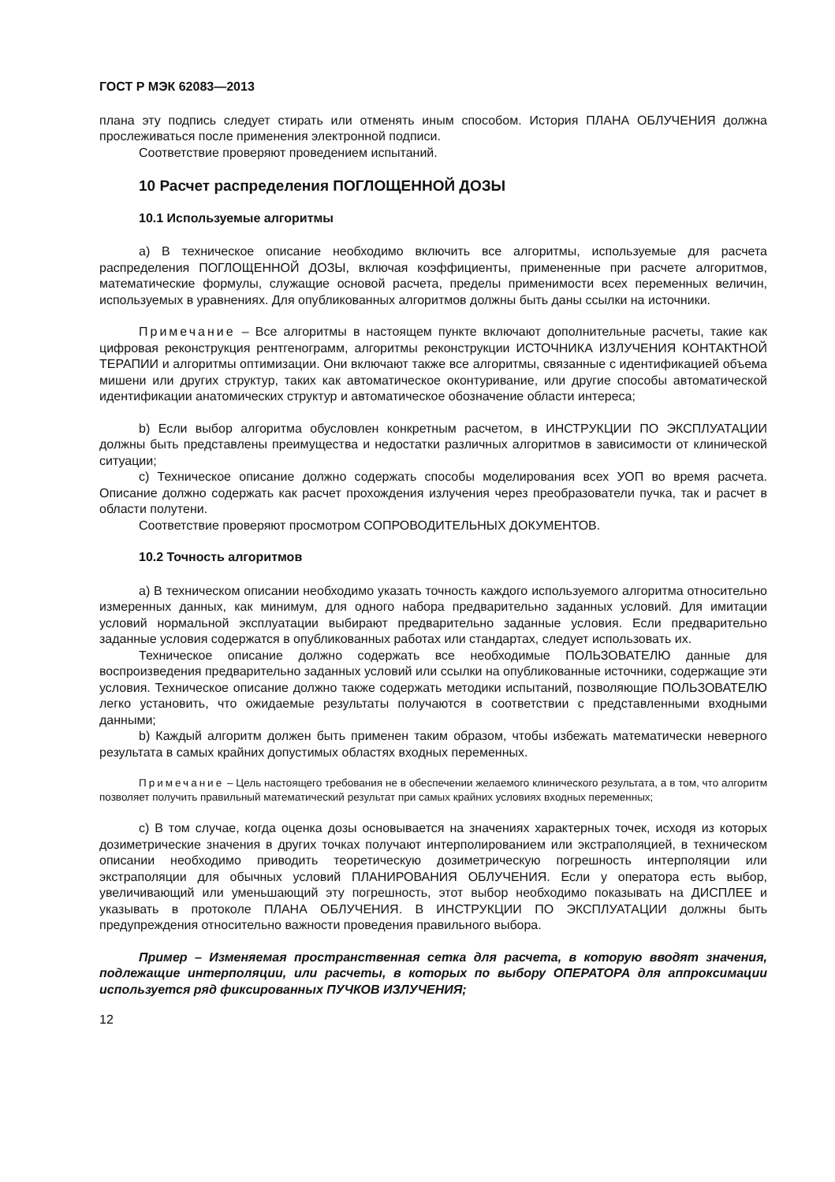ГОСТ Р МЭК 62083—2013
плана эту подпись следует стирать или отменять иным способом. История ПЛАНА ОБЛУЧЕНИЯ должна прослеживаться после применения электронной подписи.
Соответствие проверяют проведением испытаний.
10 Расчет распределения ПОГЛОЩЕННОЙ ДОЗЫ
10.1 Используемые алгоритмы
а) В техническое описание необходимо включить все алгоритмы, используемые для расчета распределения ПОГЛОЩЕННОЙ ДОЗЫ, включая коэффициенты, примененные при расчете алгоритмов, математические формулы, служащие основой расчета, пределы применимости всех переменных величин, используемых в уравнениях. Для опубликованных алгоритмов должны быть даны ссылки на источники.
Примечание – Все алгоритмы в настоящем пункте включают дополнительные расчеты, такие как цифровая реконструкция рентгенограмм, алгоритмы реконструкции ИСТОЧНИКА ИЗЛУЧЕНИЯ КОНТАКТНОЙ ТЕРАПИИ и алгоритмы оптимизации. Они включают также все алгоритмы, связанные с идентификацией объема мишени или других структур, таких как автоматическое оконтуривание, или другие способы автоматической идентификации анатомических структур и автоматическое обозначение области интереса;
b) Если выбор алгоритма обусловлен конкретным расчетом, в ИНСТРУКЦИИ ПО ЭКСПЛУАТАЦИИ должны быть представлены преимущества и недостатки различных алгоритмов в зависимости от клинической ситуации;
c) Техническое описание должно содержать способы моделирования всех УОП во время расчета. Описание должно содержать как расчет прохождения излучения через преобразователи пучка, так и расчет в области полутени.
Соответствие проверяют просмотром СОПРОВОДИТЕЛЬНЫХ ДОКУМЕНТОВ.
10.2 Точность алгоритмов
а) В техническом описании необходимо указать точность каждого используемого алгоритма относительно измеренных данных, как минимум, для одного набора предварительно заданных условий. Для имитации условий нормальной эксплуатации выбирают предварительно заданные условия. Если предварительно заданные условия содержатся в опубликованных работах или стандартах, следует использовать их.
Техническое описание должно содержать все необходимые ПОЛЬЗОВАТЕЛЮ данные для воспроизведения предварительно заданных условий или ссылки на опубликованные источники, содержащие эти условия. Техническое описание должно также содержать методики испытаний, позволяющие ПОЛЬЗОВАТЕЛЮ легко установить, что ожидаемые результаты получаются в соответствии с представленными входными данными;
b) Каждый алгоритм должен быть применен таким образом, чтобы избежать математически неверного результата в самых крайних допустимых областях входных переменных.
Примечание – Цель настоящего требования не в обеспечении желаемого клинического результата, а в том, что алгоритм позволяет получить правильный математический результат при самых крайних условиях входных переменных;
c) В том случае, когда оценка дозы основывается на значениях характерных точек, исходя из которых дозиметрические значения в других точках получают интерполированием или экстраполяцией, в техническом описании необходимо приводить теоретическую дозиметрическую погрешность интерполяции или экстраполяции для обычных условий ПЛАНИРОВАНИЯ ОБЛУЧЕНИЯ. Если у оператора есть выбор, увеличивающий или уменьшающий эту погрешность, этот выбор необходимо показывать на ДИСПЛЕЕ и указывать в протоколе ПЛАНА ОБЛУЧЕНИЯ. В ИНСТРУКЦИИ ПО ЭКСПЛУАТАЦИИ должны быть предупреждения относительно важности проведения правильного выбора.
Пример – Изменяемая пространственная сетка для расчета, в которую вводят значения, подлежащие интерполяции, или расчеты, в которых по выбору ОПЕРАТОРА для аппроксимации используется ряд фиксированных ПУЧКОВ ИЗЛУЧЕНИЯ;
12